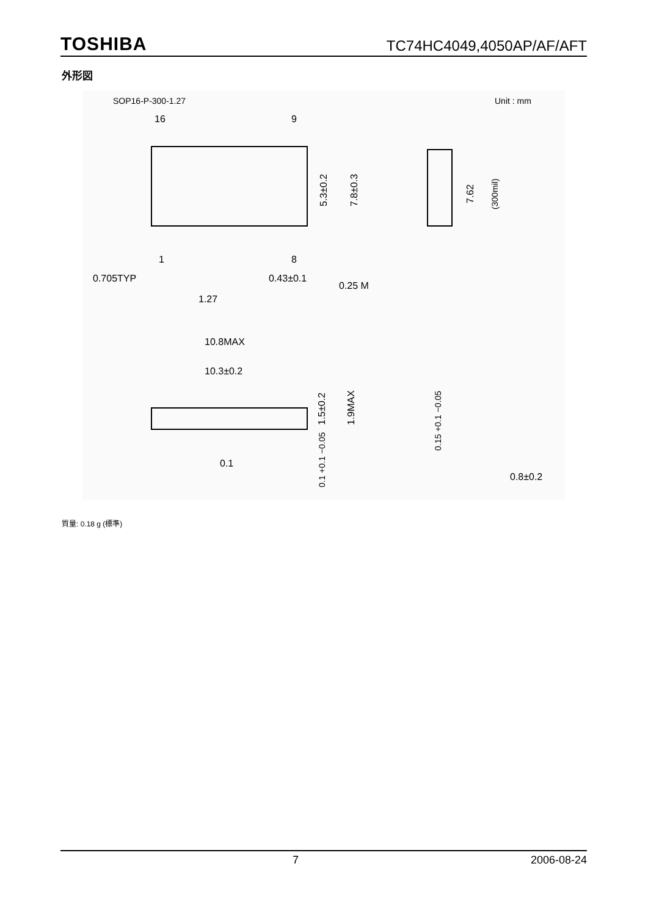TOSHIBA TC74HC4049,4050AP/AF/AFT
外形図
SOP16-P-300-1.27
Unit : mm
16
9
1
8
0.705TYP
0.43±0.1
0.25 M
1.27
5.3±0.2
7.8±0.3
7.62
(300mil)
10.8MAX
10.3±0.2
1.5±0.2
1.9MAX
0.1 +0.1 −0.05
0.1
0.15 +0.1 −0.05
0.8±0.2
質量: 0.18 g (標準)
7 2006-08-24